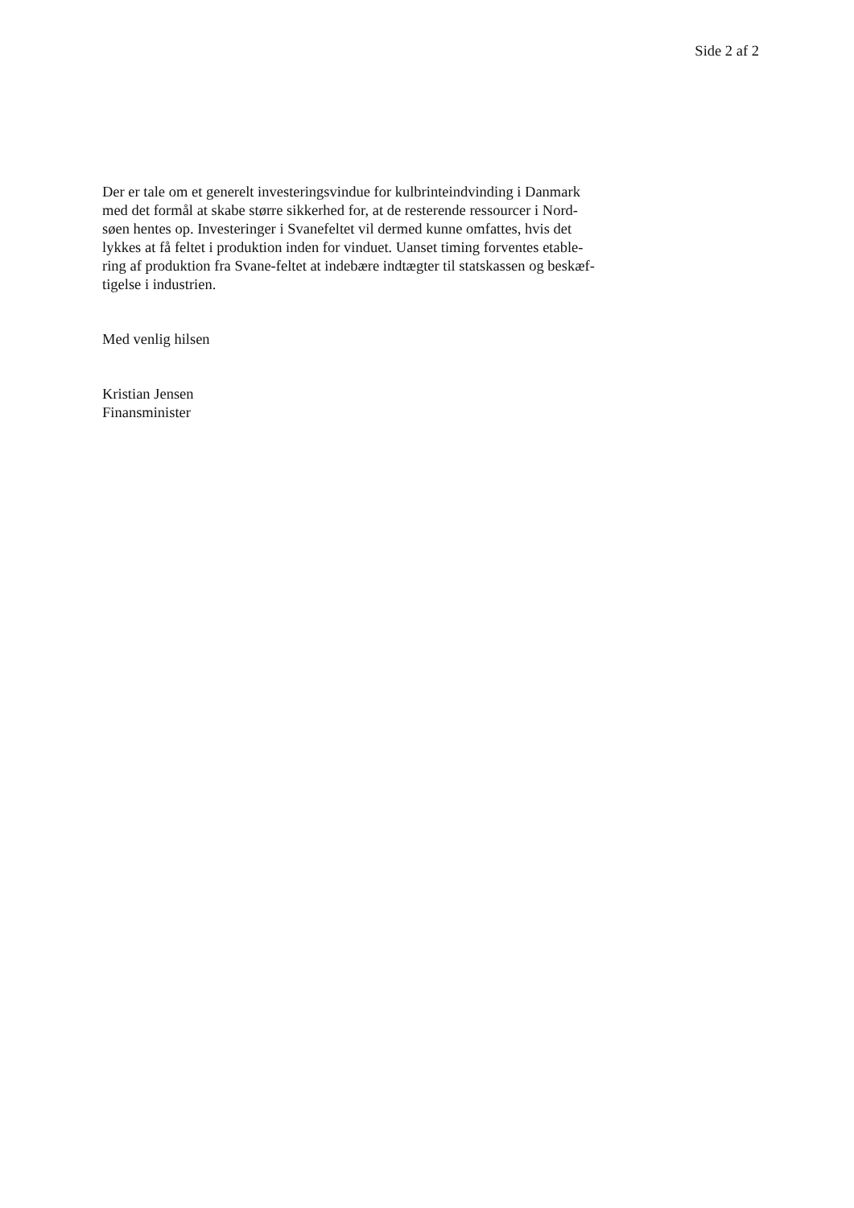Side 2 af 2
Der er tale om et generelt investeringsvindue for kulbrinteindvinding i Danmark
med det formål at skabe større sikkerhed for, at de resterende ressourcer i Nord-
søen hentes op. Investeringer i Svanefeltet vil dermed kunne omfattes, hvis det
lykkes at få feltet i produktion inden for vinduet. Uanset timing forventes etable-
ring af produktion fra Svane-feltet at indebære indtægter til statskassen og beskæf-
tigelse i industrien.
Med venlig hilsen
Kristian Jensen
Finansminister